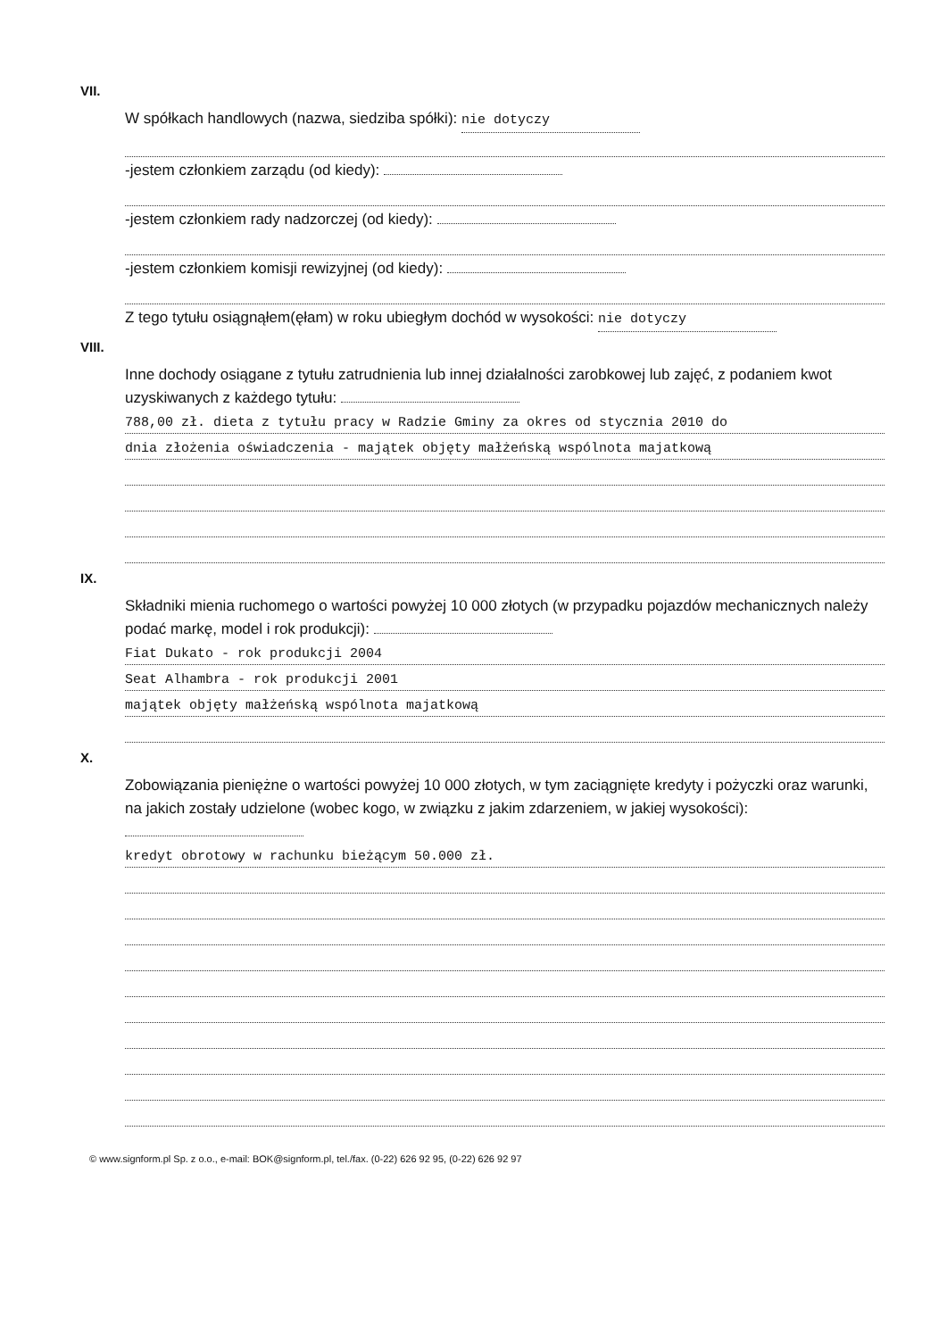VII.
W spółkach handlowych (nazwa, siedziba spółki): nie dotyczy
-jestem członkiem zarządu (od kiedy):
-jestem członkiem rady nadzorczej (od kiedy):
-jestem członkiem komisji rewizyjnej (od kiedy):
Z tego tytułu osiągnąłem(ęłam) w roku ubiegłym dochód w wysokości: nie dotyczy
VIII.
Inne dochody osiągane z tytułu zatrudnienia lub innej działalności zarobkowej lub zajęć, z podaniem kwot uzyskiwanych z każdego tytułu:
788,00 zł. dieta z tytułu pracy w Radzie Gminy za okres od stycznia 2010 do
dnia złożenia oświadczenia - majątek objęty małżeńską wspólnota majatkową
IX.
Składniki mienia ruchomego o wartości powyżej 10 000 złotych (w przypadku pojazdów mechanicznych należy podać markę, model i rok produkcji):
Fiat Dukato - rok produkcji 2004
Seat Alhambra - rok produkcji 2001
majątek objęty małżeńską wspólnota majatkową
X.
Zobowiązania pieniężne o wartości powyżej 10 000 złotych, w tym zaciągnięte kredyty i pożyczki oraz warunki, na jakich zostały udzielone (wobec kogo, w związku z jakim zdarzeniem, w jakiej wysokości):
kredyt obrotowy w rachunku bieżącym 50.000 zł.
© www.signform.pl Sp. z o.o., e-mail: BOK@signform.pl, tel./fax. (0-22) 626 92 95, (0-22) 626 92 97